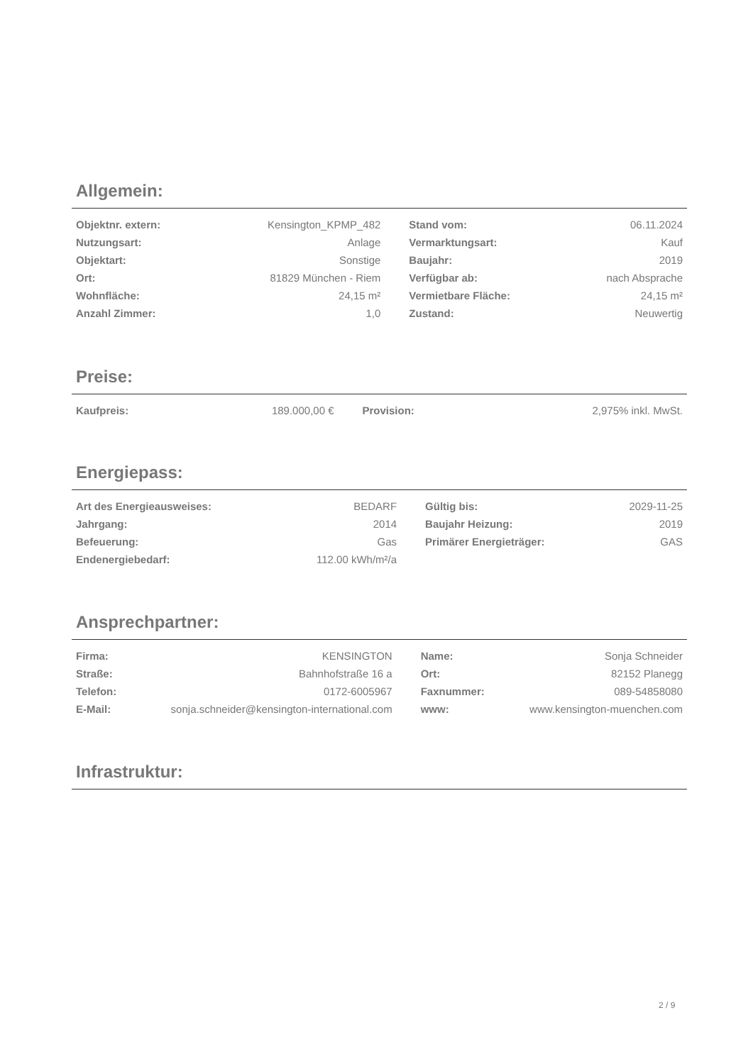Allgemein:
| Objektnr. extern: | Kensington_KPMP_482 | | Stand vom: | 06.11.2024 |
| Nutzungsart: | Anlage | | Vermarktungsart: | Kauf |
| Objektart: | Sonstige | | Baujahr: | 2019 |
| Ort: | 81829 München - Riem | | Verfügbar ab: | nach Absprache |
| Wohnfläche: | 24,15 m² | | Vermietbare Fläche: | 24,15 m² |
| Anzahl Zimmer: | 1,0 | | Zustand: | Neuwertig |
Preise:
| Kaufpreis: | 189.000,00 € | | Provision: | 2,975% inkl. MwSt. |
Energiepass:
| Art des Energieausweises: | BEDARF | | Gültig bis: | 2029-11-25 |
| Jahrgang: | 2014 | | Baujahr Heizung: | 2019 |
| Befeuerung: | Gas | | Primärer Energieträger: | GAS |
| Endenergiebedarf: | 112.00 kWh/m²/a | | | |
Ansprechpartner:
| Firma: | KENSINGTON | | Name: | Sonja Schneider |
| Straße: | Bahnhofstraße 16 a | | Ort: | 82152 Planegg |
| Telefon: | 0172-6005967 | | Faxnummer: | 089-54858080 |
| E-Mail: | sonja.schneider@kensington-international.com | | www: | www.kensington-muenchen.com |
Infrastruktur:
2 / 9